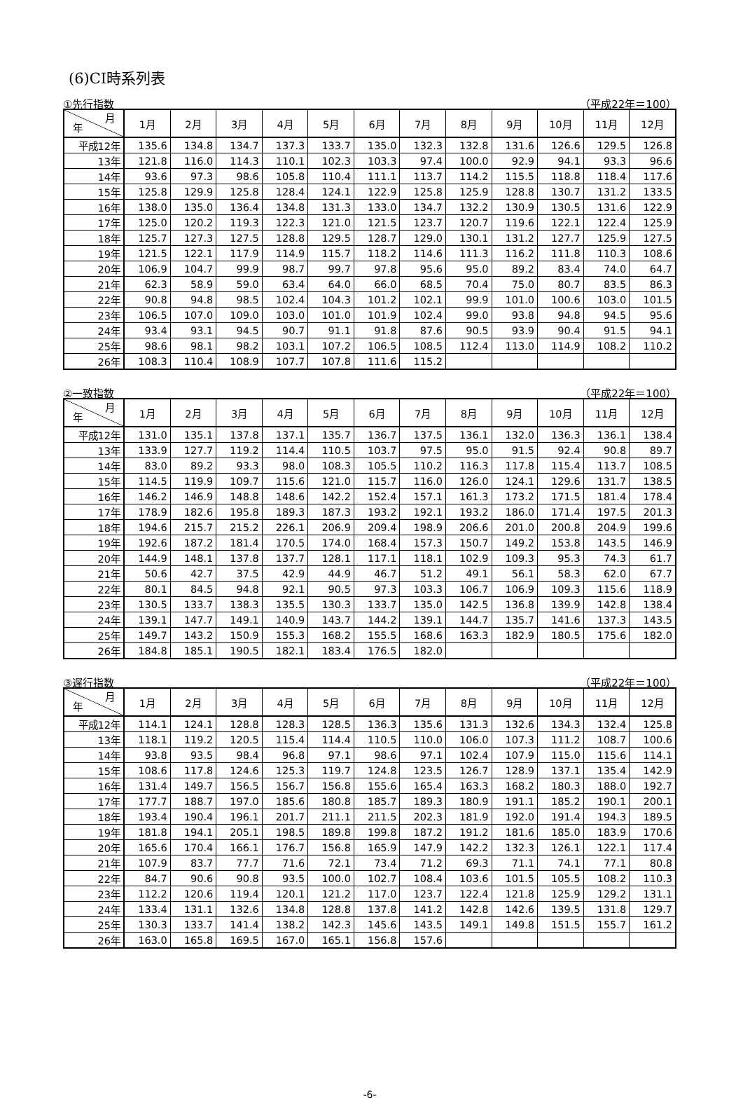(6)CI時系列表
①先行指数 （平成22年＝100）
| 月 年 | 1月 | 2月 | 3月 | 4月 | 5月 | 6月 | 7月 | 8月 | 9月 | 10月 | 11月 | 12月 |
| --- | --- | --- | --- | --- | --- | --- | --- | --- | --- | --- | --- | --- |
| 平成12年 | 135.6 | 134.8 | 134.7 | 137.3 | 133.7 | 135.0 | 132.3 | 132.8 | 131.6 | 126.6 | 129.5 | 126.8 |
| 13年 | 121.8 | 116.0 | 114.3 | 110.1 | 102.3 | 103.3 | 97.4 | 100.0 | 92.9 | 94.1 | 93.3 | 96.6 |
| 14年 | 93.6 | 97.3 | 98.6 | 105.8 | 110.4 | 111.1 | 113.7 | 114.2 | 115.5 | 118.8 | 118.4 | 117.6 |
| 15年 | 125.8 | 129.9 | 125.8 | 128.4 | 124.1 | 122.9 | 125.8 | 125.9 | 128.8 | 130.7 | 131.2 | 133.5 |
| 16年 | 138.0 | 135.0 | 136.4 | 134.8 | 131.3 | 133.0 | 134.7 | 132.2 | 130.9 | 130.5 | 131.6 | 122.9 |
| 17年 | 125.0 | 120.2 | 119.3 | 122.3 | 121.0 | 121.5 | 123.7 | 120.7 | 119.6 | 122.1 | 122.4 | 125.9 |
| 18年 | 125.7 | 127.3 | 127.5 | 128.8 | 129.5 | 128.7 | 129.0 | 130.1 | 131.2 | 127.7 | 125.9 | 127.5 |
| 19年 | 121.5 | 122.1 | 117.9 | 114.9 | 115.7 | 118.2 | 114.6 | 111.3 | 116.2 | 111.8 | 110.3 | 108.6 |
| 20年 | 106.9 | 104.7 | 99.9 | 98.7 | 99.7 | 97.8 | 95.6 | 95.0 | 89.2 | 83.4 | 74.0 | 64.7 |
| 21年 | 62.3 | 58.9 | 59.0 | 63.4 | 64.0 | 66.0 | 68.5 | 70.4 | 75.0 | 80.7 | 83.5 | 86.3 |
| 22年 | 90.8 | 94.8 | 98.5 | 102.4 | 104.3 | 101.2 | 102.1 | 99.9 | 101.0 | 100.6 | 103.0 | 101.5 |
| 23年 | 106.5 | 107.0 | 109.0 | 103.0 | 101.0 | 101.9 | 102.4 | 99.0 | 93.8 | 94.8 | 94.5 | 95.6 |
| 24年 | 93.4 | 93.1 | 94.5 | 90.7 | 91.1 | 91.8 | 87.6 | 90.5 | 93.9 | 90.4 | 91.5 | 94.1 |
| 25年 | 98.6 | 98.1 | 98.2 | 103.1 | 107.2 | 106.5 | 108.5 | 112.4 | 113.0 | 114.9 | 108.2 | 110.2 |
| 26年 | 108.3 | 110.4 | 108.9 | 107.7 | 107.8 | 111.6 | 115.2 | | | | | |
②一致指数 （平成22年＝100）
| 月 年 | 1月 | 2月 | 3月 | 4月 | 5月 | 6月 | 7月 | 8月 | 9月 | 10月 | 11月 | 12月 |
| --- | --- | --- | --- | --- | --- | --- | --- | --- | --- | --- | --- | --- |
| 平成12年 | 131.0 | 135.1 | 137.8 | 137.1 | 135.7 | 136.7 | 137.5 | 136.1 | 132.0 | 136.3 | 136.1 | 138.4 |
| 13年 | 133.9 | 127.7 | 119.2 | 114.4 | 110.5 | 103.7 | 97.5 | 95.0 | 91.5 | 92.4 | 90.8 | 89.7 |
| 14年 | 83.0 | 89.2 | 93.3 | 98.0 | 108.3 | 105.5 | 110.2 | 116.3 | 117.8 | 115.4 | 113.7 | 108.5 |
| 15年 | 114.5 | 119.9 | 109.7 | 115.6 | 121.0 | 115.7 | 116.0 | 126.0 | 124.1 | 129.6 | 131.7 | 138.5 |
| 16年 | 146.2 | 146.9 | 148.8 | 148.6 | 142.2 | 152.4 | 157.1 | 161.3 | 173.2 | 171.5 | 181.4 | 178.4 |
| 17年 | 178.9 | 182.6 | 195.8 | 189.3 | 187.3 | 193.2 | 192.1 | 193.2 | 186.0 | 171.4 | 197.5 | 201.3 |
| 18年 | 194.6 | 215.7 | 215.2 | 226.1 | 206.9 | 209.4 | 198.9 | 206.6 | 201.0 | 200.8 | 204.9 | 199.6 |
| 19年 | 192.6 | 187.2 | 181.4 | 170.5 | 174.0 | 168.4 | 157.3 | 150.7 | 149.2 | 153.8 | 143.5 | 146.9 |
| 20年 | 144.9 | 148.1 | 137.8 | 137.7 | 128.1 | 117.1 | 118.1 | 102.9 | 109.3 | 95.3 | 74.3 | 61.7 |
| 21年 | 50.6 | 42.7 | 37.5 | 42.9 | 44.9 | 46.7 | 51.2 | 49.1 | 56.1 | 58.3 | 62.0 | 67.7 |
| 22年 | 80.1 | 84.5 | 94.8 | 92.1 | 90.5 | 97.3 | 103.3 | 106.7 | 106.9 | 109.3 | 115.6 | 118.9 |
| 23年 | 130.5 | 133.7 | 138.3 | 135.5 | 130.3 | 133.7 | 135.0 | 142.5 | 136.8 | 139.9 | 142.8 | 138.4 |
| 24年 | 139.1 | 147.7 | 149.1 | 140.9 | 143.7 | 144.2 | 139.1 | 144.7 | 135.7 | 141.6 | 137.3 | 143.5 |
| 25年 | 149.7 | 143.2 | 150.9 | 155.3 | 168.2 | 155.5 | 168.6 | 163.3 | 182.9 | 180.5 | 175.6 | 182.0 |
| 26年 | 184.8 | 185.1 | 190.5 | 182.1 | 183.4 | 176.5 | 182.0 | | | | | |
③遅行指数 （平成22年＝100）
| 月 年 | 1月 | 2月 | 3月 | 4月 | 5月 | 6月 | 7月 | 8月 | 9月 | 10月 | 11月 | 12月 |
| --- | --- | --- | --- | --- | --- | --- | --- | --- | --- | --- | --- | --- |
| 平成12年 | 114.1 | 124.1 | 128.8 | 128.3 | 128.5 | 136.3 | 135.6 | 131.3 | 132.6 | 134.3 | 132.4 | 125.8 |
| 13年 | 118.1 | 119.2 | 120.5 | 115.4 | 114.4 | 110.5 | 110.0 | 106.0 | 107.3 | 111.2 | 108.7 | 100.6 |
| 14年 | 93.8 | 93.5 | 98.4 | 96.8 | 97.1 | 98.6 | 97.1 | 102.4 | 107.9 | 115.0 | 115.6 | 114.1 |
| 15年 | 108.6 | 117.8 | 124.6 | 125.3 | 119.7 | 124.8 | 123.5 | 126.7 | 128.9 | 137.1 | 135.4 | 142.9 |
| 16年 | 131.4 | 149.7 | 156.5 | 156.7 | 156.8 | 155.6 | 165.4 | 163.3 | 168.2 | 180.3 | 188.0 | 192.7 |
| 17年 | 177.7 | 188.7 | 197.0 | 185.6 | 180.8 | 185.7 | 189.3 | 180.9 | 191.1 | 185.2 | 190.1 | 200.1 |
| 18年 | 193.4 | 190.4 | 196.1 | 201.7 | 211.1 | 211.5 | 202.3 | 181.9 | 192.0 | 191.4 | 194.3 | 189.5 |
| 19年 | 181.8 | 194.1 | 205.1 | 198.5 | 189.8 | 199.8 | 187.2 | 191.2 | 181.6 | 185.0 | 183.9 | 170.6 |
| 20年 | 165.6 | 170.4 | 166.1 | 176.7 | 156.8 | 165.9 | 147.9 | 142.2 | 132.3 | 126.1 | 122.1 | 117.4 |
| 21年 | 107.9 | 83.7 | 77.7 | 71.6 | 72.1 | 73.4 | 71.2 | 69.3 | 71.1 | 74.1 | 77.1 | 80.8 |
| 22年 | 84.7 | 90.6 | 90.8 | 93.5 | 100.0 | 102.7 | 108.4 | 103.6 | 101.5 | 105.5 | 108.2 | 110.3 |
| 23年 | 112.2 | 120.6 | 119.4 | 120.1 | 121.2 | 117.0 | 123.7 | 122.4 | 121.8 | 125.9 | 129.2 | 131.1 |
| 24年 | 133.4 | 131.1 | 132.6 | 134.8 | 128.8 | 137.8 | 141.2 | 142.8 | 142.6 | 139.5 | 131.8 | 129.7 |
| 25年 | 130.3 | 133.7 | 141.4 | 138.2 | 142.3 | 145.6 | 143.5 | 149.1 | 149.8 | 151.5 | 155.7 | 161.2 |
| 26年 | 163.0 | 165.8 | 169.5 | 167.0 | 165.1 | 156.8 | 157.6 | | | | | |
-6-